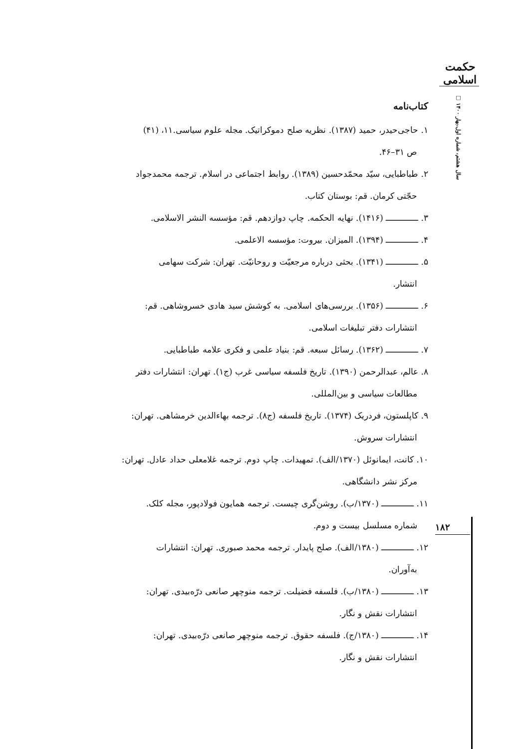حکمت اسلامی
سال هشتم، شماره اول،بهار ۱۴۰۰ □
کتاب‌نامه
۱. حاجی‌حیدر، حمید (۱۳۸۷). نظریه صلح دموکراتیک. مجله علوم سیاسی.۱۱، (۴۱)
ص ۳۱–۴۶.
۲. طباطبایی، سیّد محمّدحسین (۱۳۸۹). روابط اجتماعی در اسلام. ترجمه محمدجواد
حجّتی کرمان. قم: بوستان کتاب.
۳. ـــــــــــــ (۱۴۱۶). نهایه الحکمه. چاپ دوازدهم. قم: مؤسسه النشر الاسلامی.
۴. ـــــــــــــ (۱۳۹۴). المیزان. بیروت: مؤسسه الاعلمی.
۵. ـــــــــــــ (۱۳۴۱). بحثی درباره مرجعیّت و روحانیّت. تهران: شرکت سهامی
انتشار.
۶. ـــــــــــــ (۱۳۵۶). بررسی‌های اسلامی. به کوشش سید هادی خسروشاهی. قم:
انتشارات دفتر تبلیغات اسلامی.
۷. ـــــــــــــ (۱۳۶۲). رسائل سبعه. قم: بنیاد علمی و فکری علامه طباطبایی.
۸. عالم، عبدالرحمن (۱۳۹۰). تاریخ فلسفه سیاسی غرب (ج۱). تهران: انتشارات دفتر
مطالعات سیاسی و بین‌المللی.
۹. کاپلستون، فردریک (۱۳۷۴). تاریخ فلسفه (ج۸). ترجمه بهاءالدین خرمشاهی. تهران:
انتشارات سروش.
۱۰. کانت، ایمانوئل (۱۳۷۰/الف). تمهیدات. چاپ دوم. ترجمه غلامعلی حداد عادل. تهران:
مرکز نشر دانشگاهی.
۱۱. ـــــــــــــ (۱۳۷۰/ب). روشن‌گری چیست. ترجمه همایون فولادپور، مجله کلک.
شماره مسلسل بیست و دوم.
۱۲. ـــــــــــــ (۱۳۸۰/الف). صلح پایدار. ترجمه محمد صبوری. تهران: انتشارات
به‌آوران.
۱۳. ـــــــــــــ (۱۳۸۰/ب). فلسفه فضیلت. ترجمه منوچهر صانعی درّه‌بیدی. تهران:
انتشارات نقش و نگار.
۱۴. ـــــــــــــ (۱۳۸۰/ج). فلسفه حقوق. ترجمه منوچهر صانعی درّه‌بیدی. تهران:
انتشارات نقش و نگار.
۱۸۲